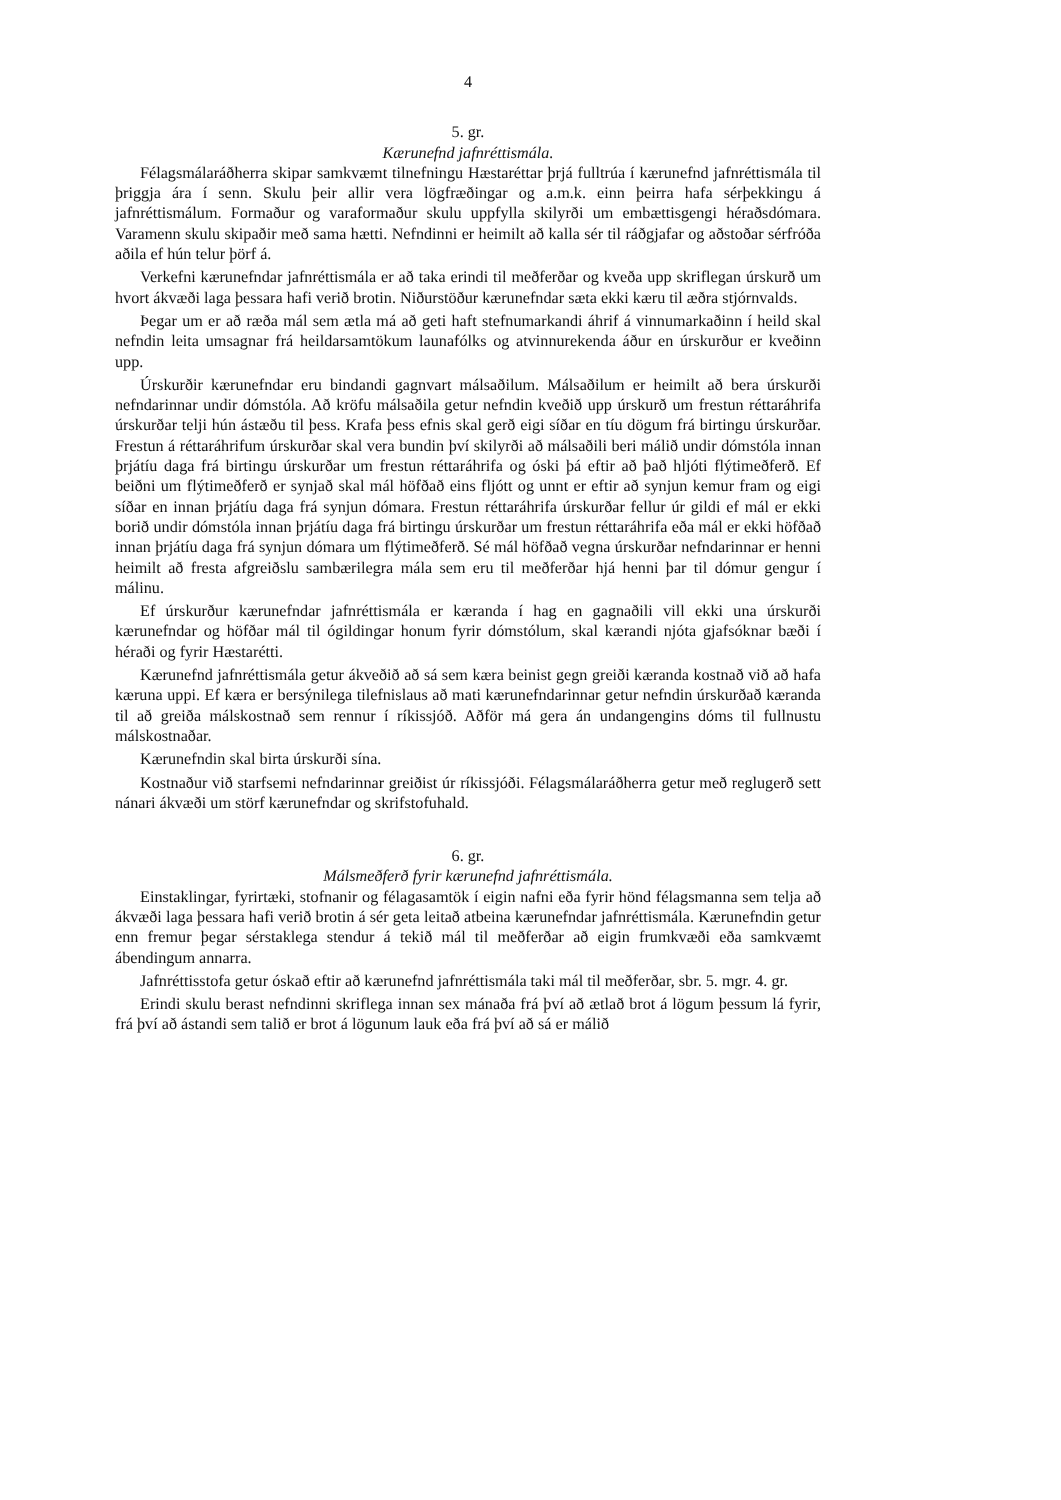4
5. gr.
Kærunefnd jafnréttismála.
Félagsmálaráðherra skipar samkvæmt tilnefningu Hæstaréttar þrjá fulltrúa í kærunefnd jafnréttismála til þriggja ára í senn. Skulu þeir allir vera lögfræðingar og a.m.k. einn þeirra hafa sérþekkingu á jafnréttismálum. Formaður og varaformaður skulu uppfylla skilyrði um embættisgengi héraðsdómara. Varamenn skulu skipaðir með sama hætti. Nefndinni er heimilt að kalla sér til ráðgjafar og aðstoðar sérfróða aðila ef hún telur þörf á.
Verkefni kærunefndar jafnréttismála er að taka erindi til meðferðar og kveða upp skriflegan úrskurð um hvort ákvæði laga þessara hafi verið brotin. Niðurstöður kærunefndar sæta ekki kæru til æðra stjórnvalds.
Þegar um er að ræða mál sem ætla má að geti haft stefnumarkandi áhrif á vinnumarkaðinn í heild skal nefndin leita umsagnar frá heildarsamtökum launafólks og atvinnurekenda áður en úrskurður er kveðinn upp.
Úrskurðir kærunefndar eru bindandi gagnvart málsaðilum. Málsaðilum er heimilt að bera úrskurði nefndarinnar undir dómstóla. Að kröfu málsaðila getur nefndin kveðið upp úrskurð um frestun réttaráhrifa úrskurðar telji hún ástæðu til þess. Krafa þess efnis skal gerð eigi síðar en tíu dögum frá birtingu úrskurðar. Frestun á réttaráhrifum úrskurðar skal vera bundin því skilyrði að málsaðili beri málið undir dómstóla innan þrjátíu daga frá birtingu úrskurðar um frestun réttaráhrifa og óski þá eftir að það hljóti flýtimeðferð. Ef beiðni um flýtimeðferð er synjað skal mál höfðað eins fljótt og unnt er eftir að synjun kemur fram og eigi síðar en innan þrjátíu daga frá synjun dómara. Frestun réttaráhrifa úrskurðar fellur úr gildi ef mál er ekki borið undir dómstóla innan þrjátíu daga frá birtingu úrskurðar um frestun réttaráhrifa eða mál er ekki höfðað innan þrjátíu daga frá synjun dómara um flýtimeðferð. Sé mál höfðað vegna úrskurðar nefndarinnar er henni heimilt að fresta afgreiðslu sambærilegra mála sem eru til meðferðar hjá henni þar til dómur gengur í málinu.
Ef úrskurður kærunefndar jafnréttismála er kæranda í hag en gagnaðili vill ekki una úrskurði kærunefndar og höfðar mál til ógildingar honum fyrir dómstólum, skal kærandi njóta gjafsóknar bæði í héraði og fyrir Hæstarétti.
Kærunefnd jafnréttismála getur ákveðið að sá sem kæra beinist gegn greiði kæranda kostnað við að hafa kæruna uppi. Ef kæra er bersýnilega tilefnislaus að mati kærunefndarinnar getur nefndin úrskurðað kæranda til að greiða málskostnað sem rennur í ríkissjóð. Aðför má gera án undangengins dóms til fullnustu málskostnaðar.
Kærunefndin skal birta úrskurði sína.
Kostnaður við starfsemi nefndarinnar greiðist úr ríkissjóði. Félagsmálaráðherra getur með reglugerð sett nánari ákvæði um störf kærunefndar og skrifstofuhald.
6. gr.
Málsmeðferð fyrir kærunefnd jafnréttismála.
Einstaklingar, fyrirtæki, stofnanir og félagasamtök í eigin nafni eða fyrir hönd félagsmanna sem telja að ákvæði laga þessara hafi verið brotin á sér geta leitað atbeina kærunefndar jafnréttismála. Kærunefndin getur enn fremur þegar sérstaklega stendur á tekið mál til meðferðar að eigin frumkvæði eða samkvæmt ábendingum annarra.
Jafnréttisstofa getur óskað eftir að kærunefnd jafnréttismála taki mál til meðferðar, sbr. 5. mgr. 4. gr.
Erindi skulu berast nefndinni skriflega innan sex mánaða frá því að ætlað brot á lögum þessum lá fyrir, frá því að ástandi sem talið er brot á lögunum lauk eða frá því að sá er málið